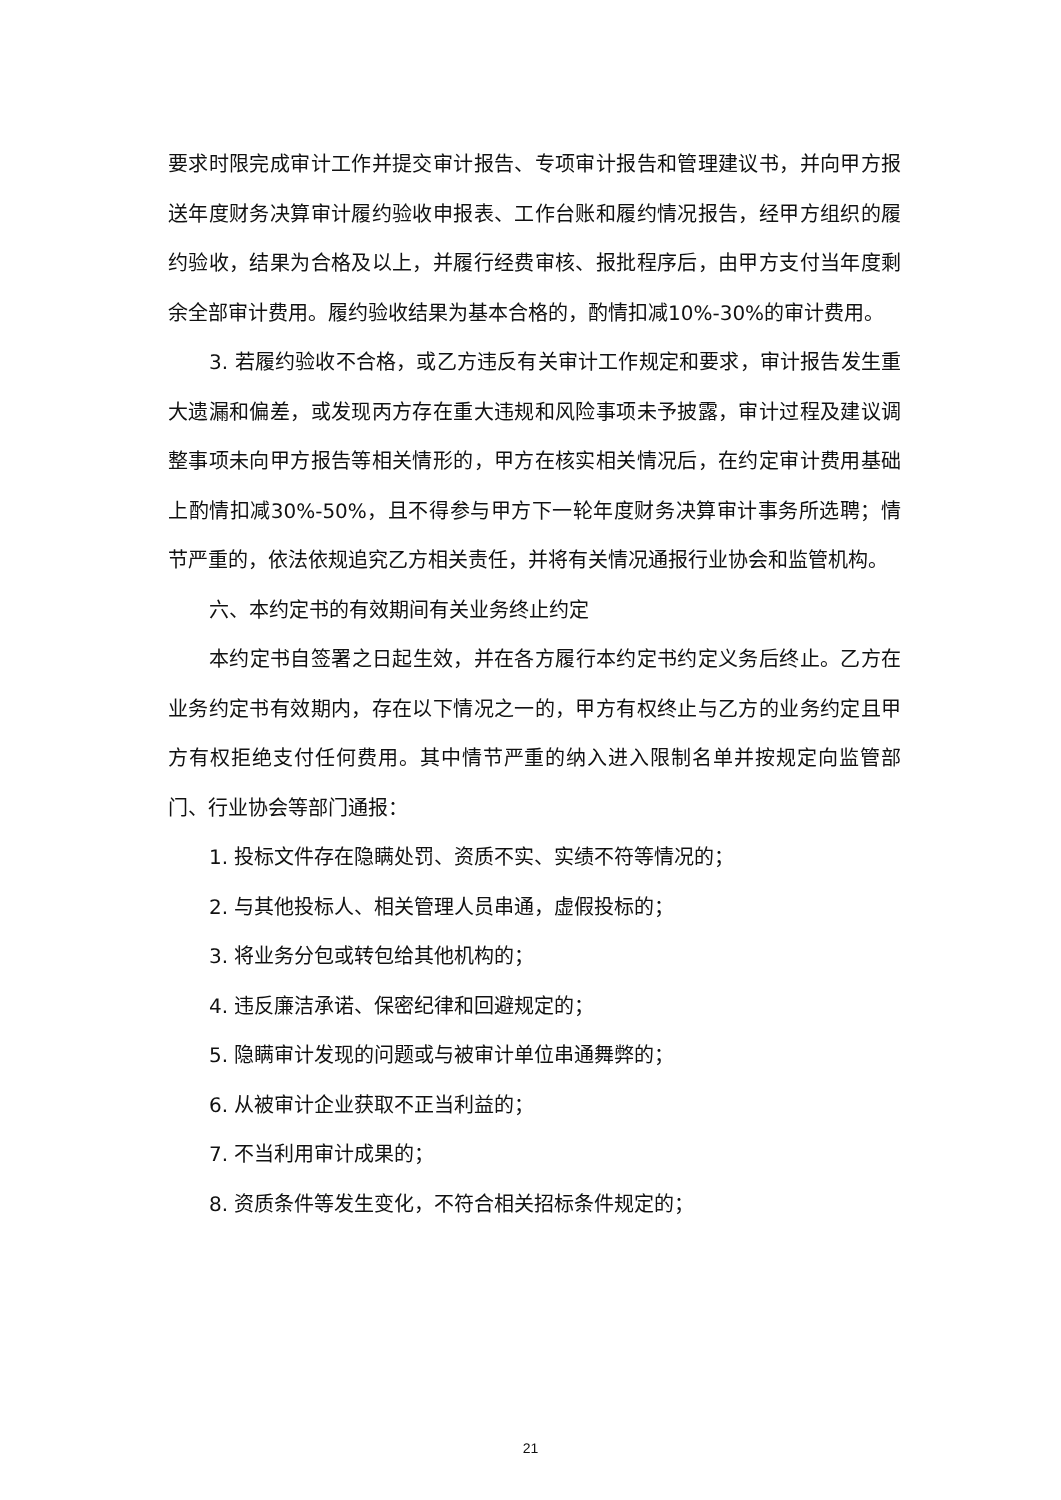要求时限完成审计工作并提交审计报告、专项审计报告和管理建议书，并向甲方报送年度财务决算审计履约验收申报表、工作台账和履约情况报告，经甲方组织的履约验收，结果为合格及以上，并履行经费审核、报批程序后，由甲方支付当年度剩余全部审计费用。履约验收结果为基本合格的，酌情扣减10%-30%的审计费用。
3. 若履约验收不合格，或乙方违反有关审计工作规定和要求，审计报告发生重大遗漏和偏差，或发现丙方存在重大违规和风险事项未予披露，审计过程及建议调整事项未向甲方报告等相关情形的，甲方在核实相关情况后，在约定审计费用基础上酌情扣减30%-50%，且不得参与甲方下一轮年度财务决算审计事务所选聘；情节严重的，依法依规追究乙方相关责任，并将有关情况通报行业协会和监管机构。
六、本约定书的有效期间有关业务终止约定
本约定书自签署之日起生效，并在各方履行本约定书约定义务后终止。乙方在业务约定书有效期内，存在以下情况之一的，甲方有权终止与乙方的业务约定且甲方有权拒绝支付任何费用。其中情节严重的纳入进入限制名单并按规定向监管部门、行业协会等部门通报：
1. 投标文件存在隐瞒处罚、资质不实、实绩不符等情况的；
2. 与其他投标人、相关管理人员串通，虚假投标的；
3. 将业务分包或转包给其他机构的；
4. 违反廉洁承诺、保密纪律和回避规定的；
5. 隐瞒审计发现的问题或与被审计单位串通舞弊的；
6. 从被审计企业获取不正当利益的；
7. 不当利用审计成果的；
8. 资质条件等发生变化，不符合相关招标条件规定的；
21